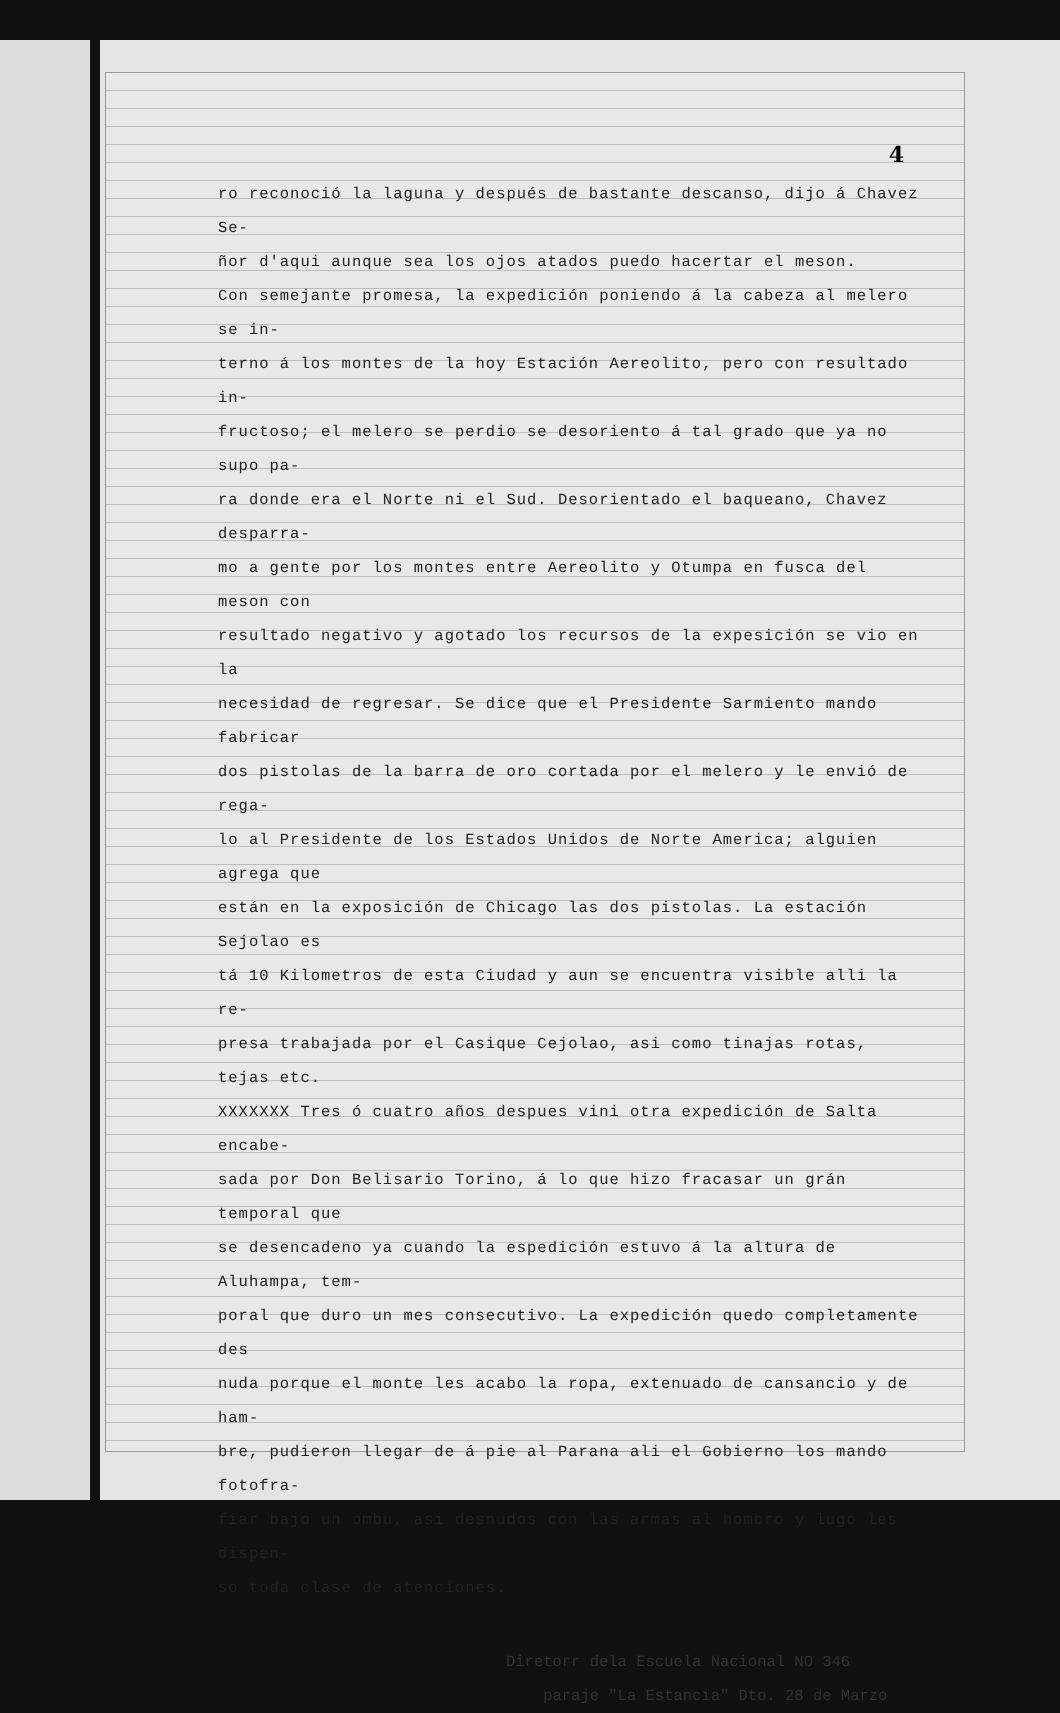4
ro reconoció la laguna y después de bastante descanso, dijo á Chavez Se-
ñor d'aqui aunque sea los ojos atados puedo hacertar el meson.
Con semejante promesa, la expedición poniendo á la cabeza al melero se in-
terno á los montes de la hoy Estación Aereolito, pero con resultado in-
fructoso; el melero se perdio se desoriento á tal grado que ya no supo pa-
ra donde era el Norte ni el Sud. Desorientado el baqueano, Chavez desparra-
mo a gente por los montes entre Aereolito y Otumpa en fusca del meson con
resultado negativo y agotado los recursos de la expesición se vio en la
necesidad de regresar. Se dice que el Presidente Sarmiento mando fabricar
dos pistolas de la barra de oro cortada por el melero y le envió de rega-
lo al Presidente de los Estados Unidos de Norte America; alguien agrega que
están en la exposición de Chicago las dos pistolas. La estación Sejolao es
tá 10 Kilometros de esta Ciudad y aun se encuentra visible alli la re-
presa trabajada por el Casique Cejolao, asi como tinajas rotas, tejas etc.
XXXXXXX Tres ó cuatro años despues vini otra expedición de Salta encabe-
sada por Don Belisario Torino, á lo que hizo fracasar un grán temporal que
se desencadeno ya cuando la espedición estuvo á la altura de Aluhampa, tem-
poral que duro un mes consecutivo. La expedición quedo completamente des
nuda porque el monte les acabo la ropa, extenuado de cansancio y de ham-
bre, pudieron llegar de á pie al Parana ali el Gobierno los mando fotofra-
fiar bajo un ombu, asi desnudos con las armas al hombro y lugo les dispen-
so toda clase de atenciones.
Diretorr dela Escuela Nacional NO 346
paraje "La Estancia" Dto. 28 de Marzo